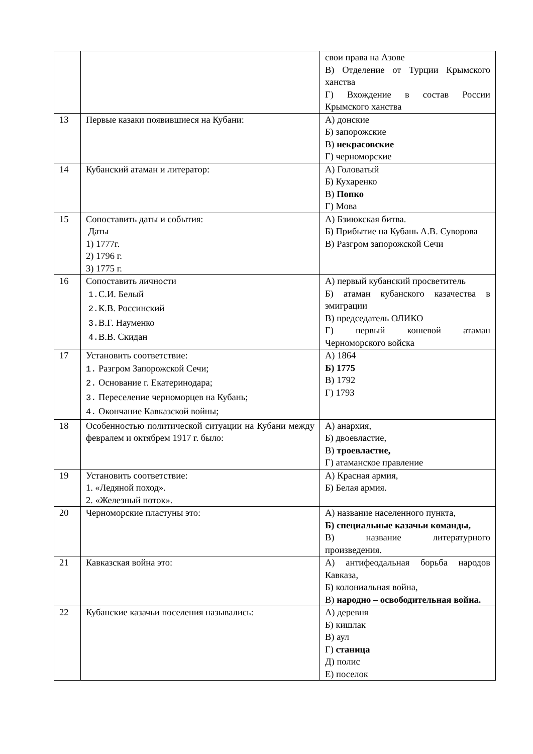| | | свои права на Азове В) Отделение от Турции Крымского ханства Г) Вхождение в состав России Крымского ханства |
| 13 | Первые казаки появившиеся на Кубани: | А) донские Б) запорожские В) некрасовские Г) черноморские |
| 14 | Кубанский атаман и литератор: | А) Головатый Б) Кухаренко В) Попко Г) Мова |
| 15 | Сопоставить даты и события: Даты 1) 1777г. 2) 1796 г. 3) 1775 г. | А) Бзиюкская битва. Б) Прибытие на Кубань А.В. Суворова В) Разгром запорожской Сечи |
| 16 | Сопоставить личности 1. С.И. Белый 2. К.В. Россинский 3. В.Г. Науменко 4. В.В. Скидан | А) первый кубанский просветитель Б) атаман кубанского казачества в эмиграции В) председатель ОЛИКО Г) первый кошевой атаман Черноморского войска |
| 17 | Установить соответствие: 1. Разгром Запорожской Сечи; 2. Основание г. Екатеринодара; 3. Переселение черноморцев на Кубань; 4. Окончание Кавказской войны; | А) 1864 Б) 1775 В) 1792 Г) 1793 |
| 18 | Особенностью политической ситуации на Кубани между февралем и октябрем 1917 г. было: | А) анархия, Б) двоевластие, В) троевластие, Г) атаманское правление |
| 19 | Установить соответствие: 1. «Ледяной поход». 2. «Железный поток». | А) Красная армия, Б) Белая армия. |
| 20 | Черноморские пластуны это: | А) название населенного пункта, Б) специальные казачьи команды, В) название литературного произведения. |
| 21 | Кавказская война это: | А) антифеодальная борьба народов Кавказа, Б) колониальная война, В) народно – освободительная война. |
| 22 | Кубанские казачьи поселения назывались: | А) деревня Б) кишлак В) аул Г) станица Д) полис Е) поселок |